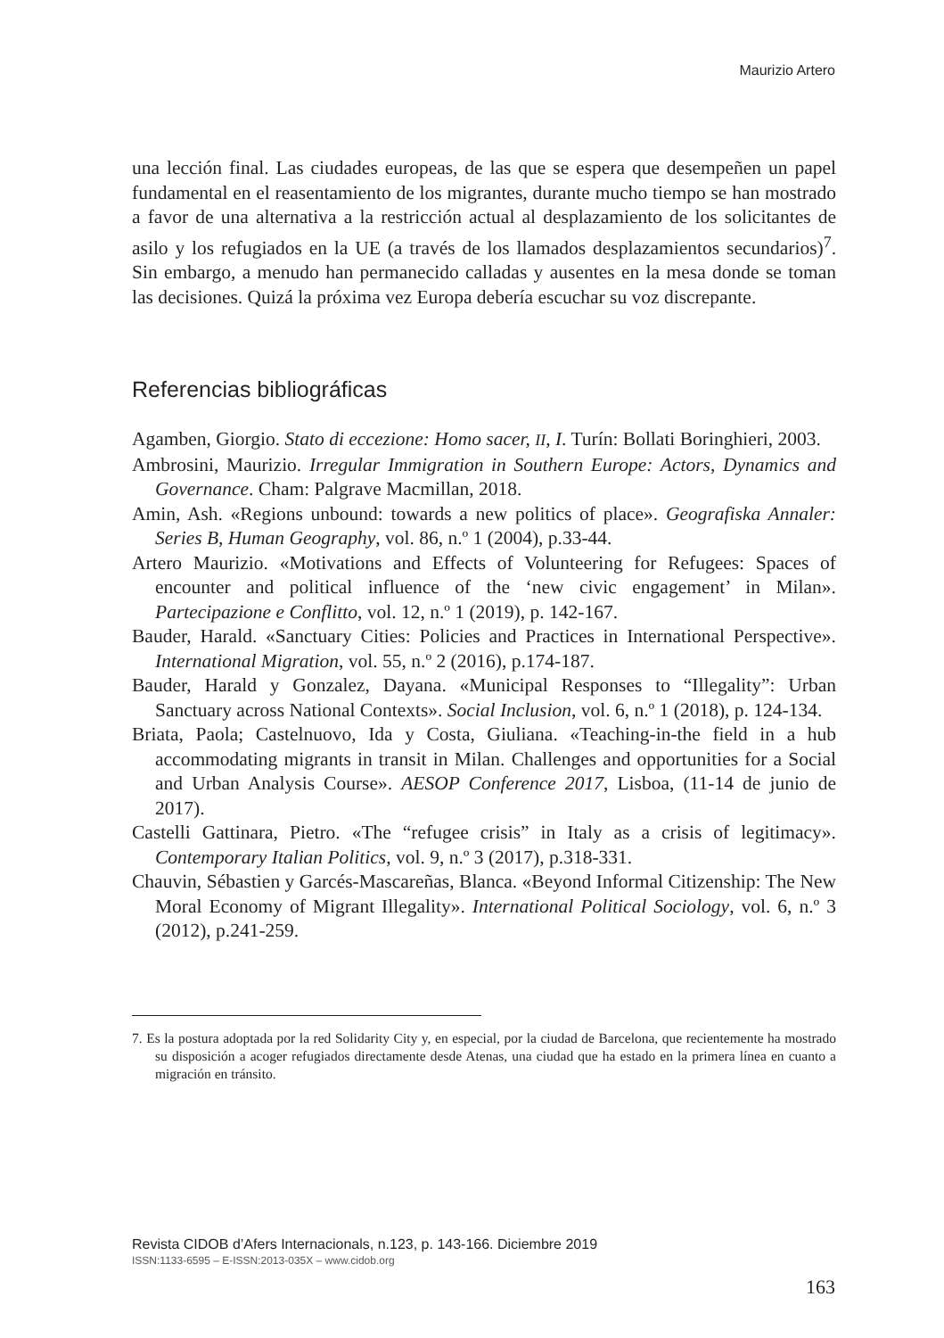Maurizio Artero
una lección final. Las ciudades europeas, de las que se espera que desempeñen un papel fundamental en el reasentamiento de los migrantes, durante mucho tiempo se han mostrado a favor de una alternativa a la restricción actual al desplazamiento de los solicitantes de asilo y los refugiados en la UE (a través de los llamados desplazamientos secundarios)<sup>7</sup>. Sin embargo, a menudo han permanecido calladas y ausentes en la mesa donde se toman las decisiones. Quizá la próxima vez Europa debería escuchar su voz discrepante.
Referencias bibliográficas
Agamben, Giorgio. Stato di eccezione: Homo sacer, II, I. Turín: Bollati Boringhieri, 2003.
Ambrosini, Maurizio. Irregular Immigration in Southern Europe: Actors, Dynamics and Governance. Cham: Palgrave Macmillan, 2018.
Amin, Ash. «Regions unbound: towards a new politics of place». Geografiska Annaler: Series B, Human Geography, vol. 86, n.º 1 (2004), p.33-44.
Artero Maurizio. «Motivations and Effects of Volunteering for Refugees: Spaces of encounter and political influence of the ‘new civic engagement’ in Milan». Partecipazione e Conflitto, vol. 12, n.º 1 (2019), p. 142-167.
Bauder, Harald. «Sanctuary Cities: Policies and Practices in International Perspective». International Migration, vol. 55, n.º 2 (2016), p.174-187.
Bauder, Harald y Gonzalez, Dayana. «Municipal Responses to “Illegality”: Urban Sanctuary across National Contexts». Social Inclusion, vol. 6, n.º 1 (2018), p. 124-134.
Briata, Paola; Castelnuovo, Ida y Costa, Giuliana. «Teaching-in-the field in a hub accommodating migrants in transit in Milan. Challenges and opportunities for a Social and Urban Analysis Course». AESOP Conference 2017, Lisboa, (11-14 de junio de 2017).
Castelli Gattinara, Pietro. «The “refugee crisis” in Italy as a crisis of legitimacy». Contemporary Italian Politics, vol. 9, n.º 3 (2017), p.318-331.
Chauvin, Sébastien y Garcés-Mascareñas, Blanca. «Beyond Informal Citizenship: The New Moral Economy of Migrant Illegality». International Political Sociology, vol. 6, n.º 3 (2012), p.241-259.
7. Es la postura adoptada por la red Solidarity City y, en especial, por la ciudad de Barcelona, que recientemente ha mostrado su disposición a acoger refugiados directamente desde Atenas, una ciudad que ha estado en la primera línea en cuanto a migración en tránsito.
Revista CIDOB d’Afers Internacionals, n.123, p. 143-166. Diciembre 2019
ISSN:1133-6595 – E-ISSN:2013-035X – www.cidob.org
163